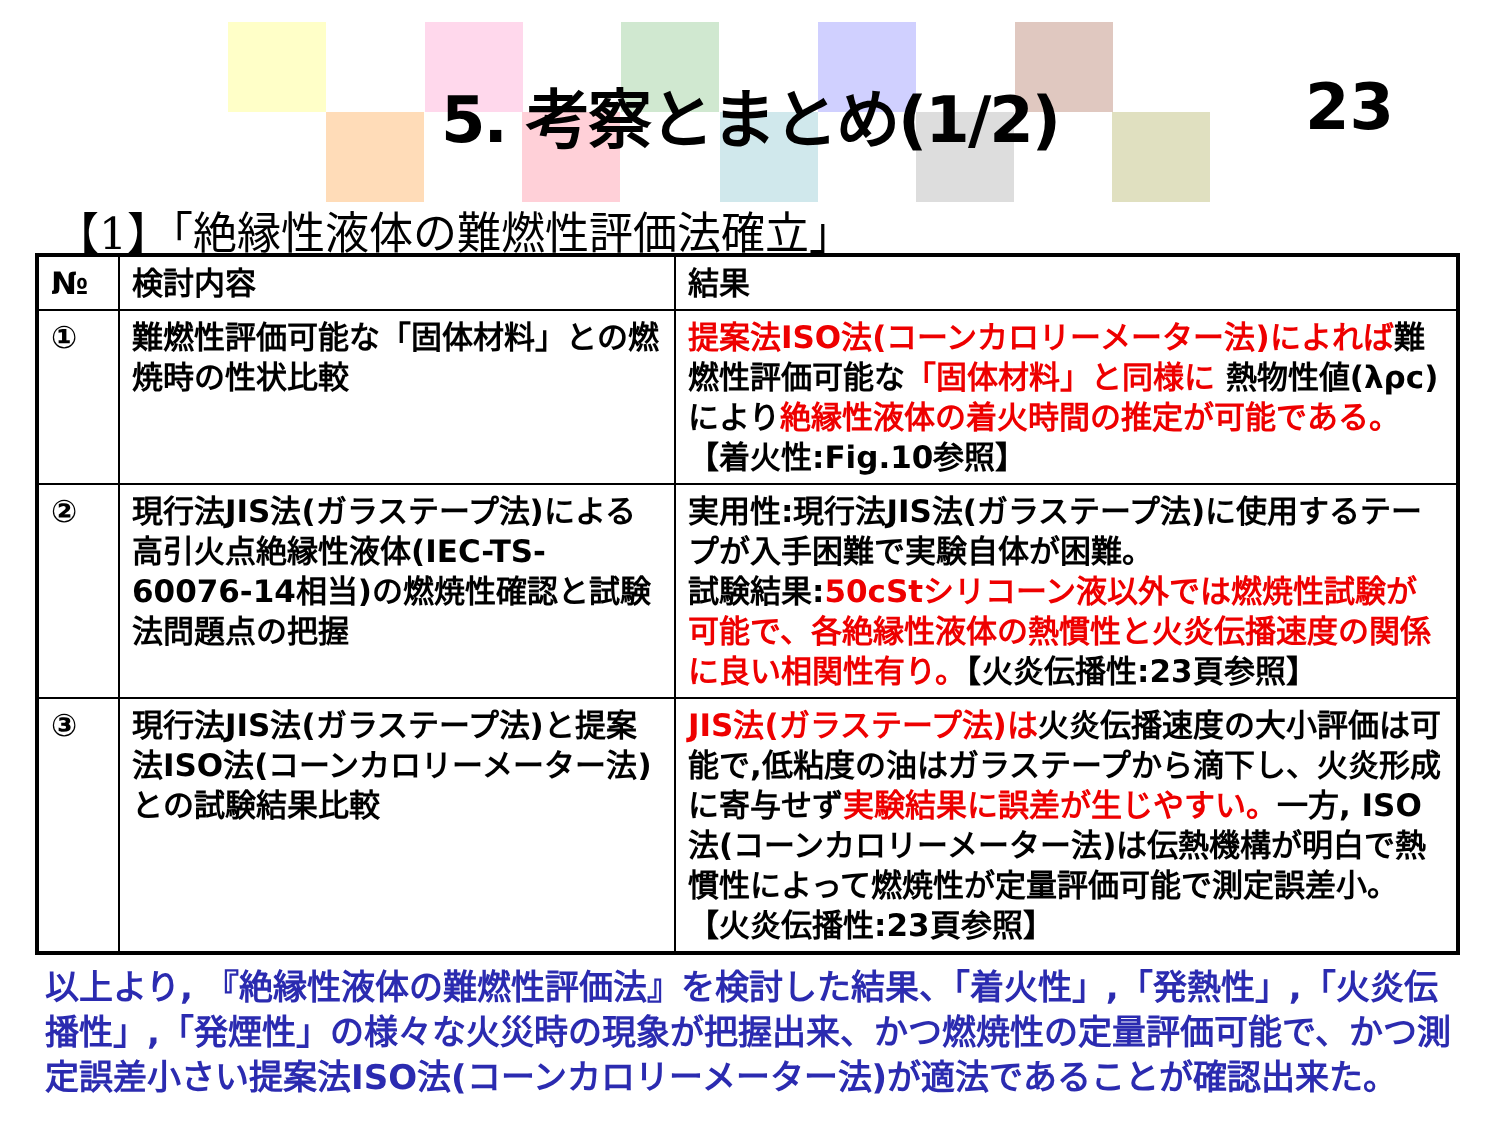5. 考察とまとめ(1/2)
23
【1】「絶縁性液体の難燃性評価法確立」
| № | 検討内容 | 結果 |
| --- | --- | --- |
| ① | 難燃性評価可能な「固体材料」との燃焼時の性状比較 | 提案法ISO法(コーンカロリーメーター法)によれば 難燃性評価可能な 「固体材料」と同様に 熱物性値(λρc)により 絶縁性液体の着火時間の推定が可能である。 【着火性:Fig.10参照】 |
| ② | 現行法JIS法(ガラステープ法)による高引火点絶縁性液体(IEC-TS-60076-14相当)の燃焼性確認と試験法問題点の把握 | 実用性:現行法JIS法(ガラステープ法)に使用するテープが入手困難で実験自体が困難。 試験結果: 50cStシリコーン液以外では燃焼性試験が可能で、各絶縁性液体の熱慣性と火炎伝播速度の関係に良い相関性有り。 【火炎伝播性:23頁参照】 |
| ③ | 現行法JIS法(ガラステープ法)と提案法ISO法(コーンカロリーメーター法)との試験結果比較 | JIS法(ガラステープ法)は 火炎伝播速度の大小評価は可能で,低粘度の油はガラステープから滴下し、火炎形成に寄与せず 実験結果に誤差が生じやすい。 一方, ISO法(コーンカロリーメーター法)は伝熱機構が明白で熱慣性によって燃焼性が定量評価可能で測定誤差小。【火炎伝播性:23頁参照】 |
以上より, 『絶縁性液体の難燃性評価法』を検討した結果、「着火性」,「発熱性」,「火炎伝播性」,「発煙性」の様々な火災時の現象が把握出来、かつ燃焼性の定量評価可能で、かつ測定誤差小さい提案法ISO法(コーンカロリーメーター法)が適法であることが確認出来た。